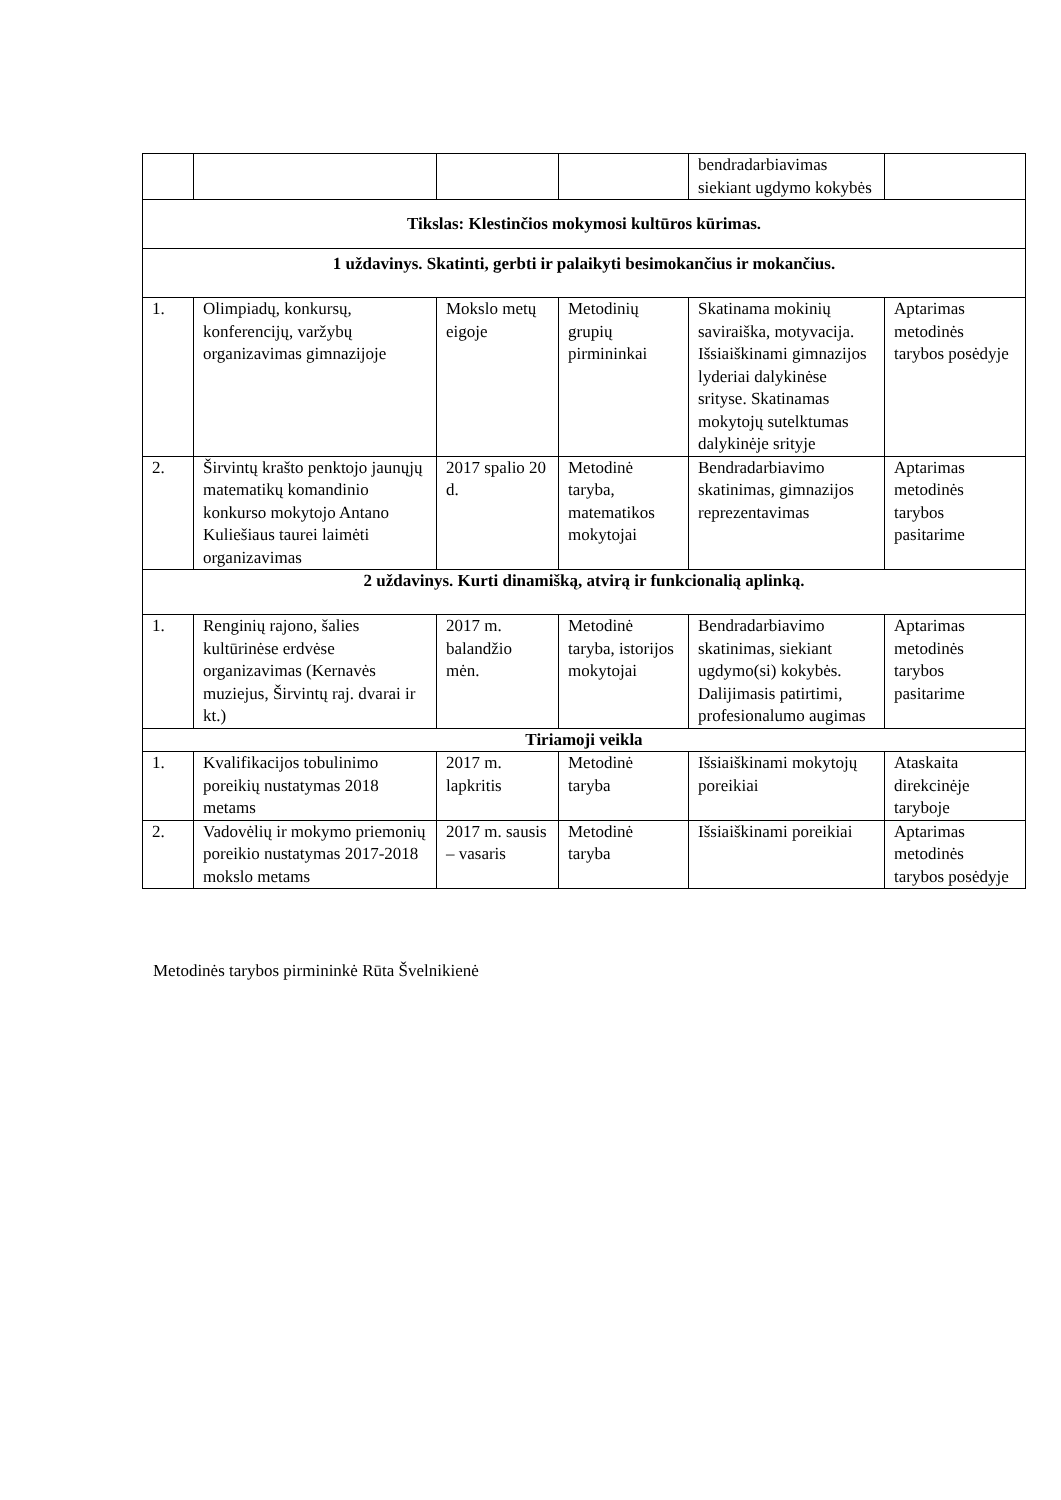| | | | | bendradarbiavimas siekiant ugdymo kokybės | |
| Tikslas: Klestinčios mokymosi kultūros kūrimas. | | | | | |
| 1 uždavinys. Skatinti, gerbti ir palaikyti besimokančius ir mokančius. | | | | | |
| 1. | Olimpiadų, konkursų, konferencijų, varžybų organizavimas gimnazijoje | Mokslo metų eigoje | Metodinių grupių pirmininkai | Skatinama mokinių saviraiška, motyvacija. Išsiaiškinami gimnazijos lyderiai dalykinėse srityse. Skatinamas mokytojų sutelktumas dalykinėje srityje | Aptarimas metodinės tarybos posėdyje |
| 2. | Širvintų krašto penktojo jaunųjų matematikų komandinio konkurso mokytojo Antano Kuliešiaus taurei laimėti organizavimas | 2017 spalio 20 d. | Metodinė taryba, matematikos mokytojai | Bendradarbiavimo skatinimas, gimnazijos reprezentavimas | Aptarimas metodinės tarybos pasitarime |
| 2 uždavinys. Kurti dinamišką, atvirą ir funkcionalią aplinką. | | | | | |
| 1. | Renginių rajono, šalies kultūrinėse erdvėse organizavimas (Kernavės muziejus, Širvintų raj. dvarai ir kt.) | 2017 m. balandžio mėn. | Metodinė taryba, istorijos mokytojai | Bendradarbiavimo skatinimas, siekiant ugdymo(si) kokybės. Dalijimasis patirtimi, profesionalumo augimas | Aptarimas metodinės tarybos pasitarime |
| Tiriamoji veikla | | | | | |
| 1. | Kvalifikacijos tobulinimo poreikių nustatymas 2018 metams | 2017 m. lapkritis | Metodinė taryba | Išsiaiškinami mokytojų poreikiai | Ataskaita direkcinėje taryboje |
| 2. | Vadovėlių ir mokymo priemonių poreikio nustatymas 2017-2018 mokslo metams | 2017 m. sausis – vasaris | Metodinė taryba | Išsiaiškinami poreikiai | Aptarimas metodinės tarybos posėdyje |
Metodinės tarybos pirmininkė Rūta Švelnikienė